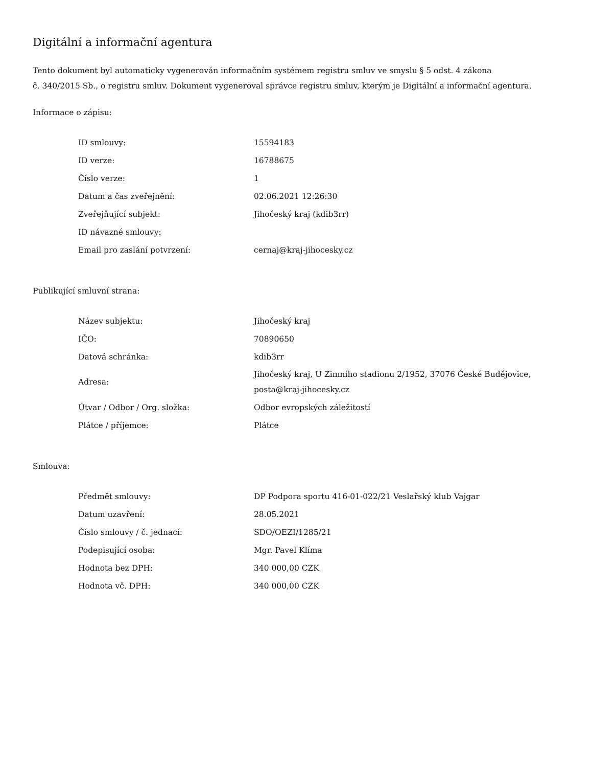Digitální a informační agentura
Tento dokument byl automaticky vygenerován informačním systémem registru smluv ve smyslu § 5 odst. 4 zákona
č. 340/2015 Sb., o registru smluv. Dokument vygeneroval správce registru smluv, kterým je Digitální a informační agentura.
Informace o zápisu:
| ID smlouvy: | 15594183 |
| ID verze: | 16788675 |
| Číslo verze: | 1 |
| Datum a čas zveřejnění: | 02.06.2021 12:26:30 |
| Zveřejňující subjekt: | Jihočeský kraj (kdib3rr) |
| ID návazné smlouvy: | |
| Email pro zaslání potvrzení: | cernaj@kraj-jihocesky.cz |
Publikující smluvní strana:
| Název subjektu: | Jihočeský kraj |
| IČO: | 70890650 |
| Datová schránka: | kdib3rr |
| Adresa: | Jihočeský kraj, U Zimního stadionu 2/1952, 37076 České Budějovice, posta@kraj-jihocesky.cz |
| Útvar / Odbor / Org. složka: | Odbor evropských záležitostí |
| Plátce / příjemce: | Plátce |
Smlouva:
| Předmět smlouvy: | DP Podpora sportu 416-01-022/21 Veslařský klub Vajgar |
| Datum uzavření: | 28.05.2021 |
| Číslo smlouvy / č. jednací: | SDO/OEZI/1285/21 |
| Podepisující osoba: | Mgr. Pavel Klíma |
| Hodnota bez DPH: | 340 000,00 CZK |
| Hodnota vč. DPH: | 340 000,00 CZK |